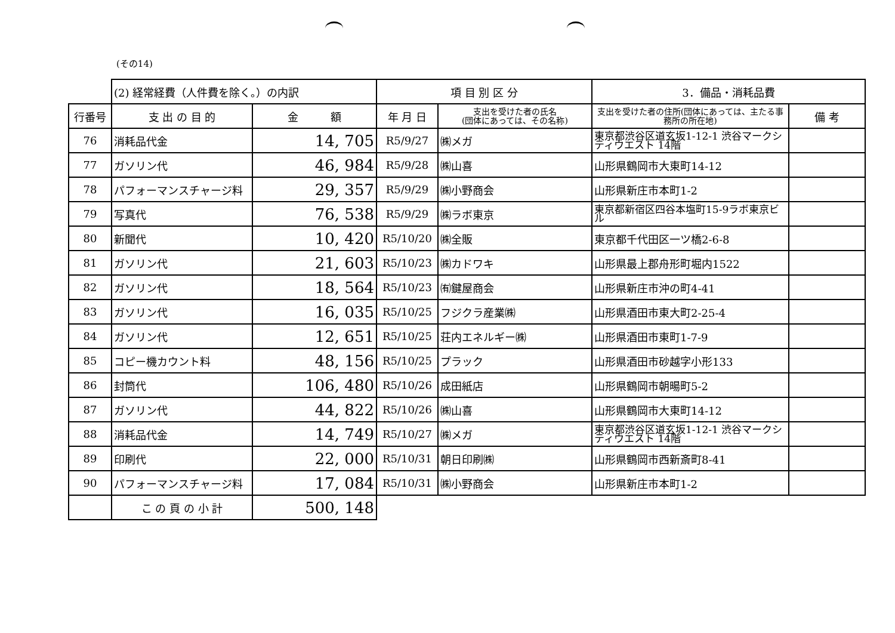(その14)
| | (2) 経常経費（人件費を除く。）の内訳 | | 項 目 別 区 分 | | 3．備品・消耗品費 | |
| 行番号 | 支 出 の 目 的 | 金 額 | 年 月 日 | 支出を受けた者の氏名 (団体にあっては、その名称) | 支出を受けた者の住所(団体にあっては、主たる事務所の所在地) | 備 考 |
| 76 | 消耗品代金 | 14, 705 | R5/9/27 | ㈱メガ | 東京都渋谷区道玄坂1-12-1 渋谷マークシティウエスト 14階 | |
| 77 | ガソリン代 | 46, 984 | R5/9/28 | ㈱山喜 | 山形県鶴岡市大東町14-12 | |
| 78 | パフォーマンスチャージ料 | 29, 357 | R5/9/29 | ㈱小野商会 | 山形県新庄市本町1-2 | |
| 79 | 写真代 | 76, 538 | R5/9/29 | ㈱ラボ東京 | 東京都新宿区四谷本塩町15-9ラボ東京ビル | |
| 80 | 新聞代 | 10, 420 | R5/10/20 | ㈱全販 | 東京都千代田区一ツ橋2-6-8 | |
| 81 | ガソリン代 | 21, 603 | R5/10/23 | ㈱カドワキ | 山形県最上郡舟形町堀内1522 | |
| 82 | ガソリン代 | 18, 564 | R5/10/23 | ㈲鍵屋商会 | 山形県新庄市沖の町4-41 | |
| 83 | ガソリン代 | 16, 035 | R5/10/25 | フジクラ産業㈱ | 山形県酒田市東大町2-25-4 | |
| 84 | ガソリン代 | 12, 651 | R5/10/25 | 荘内エネルギー㈱ | 山形県酒田市東町1-7-9 | |
| 85 | コピー機カウント料 | 48, 156 | R5/10/25 | プラック | 山形県酒田市砂越字小形133 | |
| 86 | 封筒代 | 106, 480 | R5/10/26 | 成田紙店 | 山形県鶴岡市朝暘町5-2 | |
| 87 | ガソリン代 | 44, 822 | R5/10/26 | ㈱山喜 | 山形県鶴岡市大東町14-12 | |
| 88 | 消耗品代金 | 14, 749 | R5/10/27 | ㈱メガ | 東京都渋谷区道玄坂1-12-1 渋谷マークシティウエスト 14階 | |
| 89 | 印刷代 | 22, 000 | R5/10/31 | 朝日印刷㈱ | 山形県鶴岡市西新斎町8-41 | |
| 90 | パフォーマンスチャージ料 | 17, 084 | R5/10/31 | ㈱小野商会 | 山形県新庄市本町1-2 | |
| | こ の 頁 の 小 計 | 500, 148 | | | | |